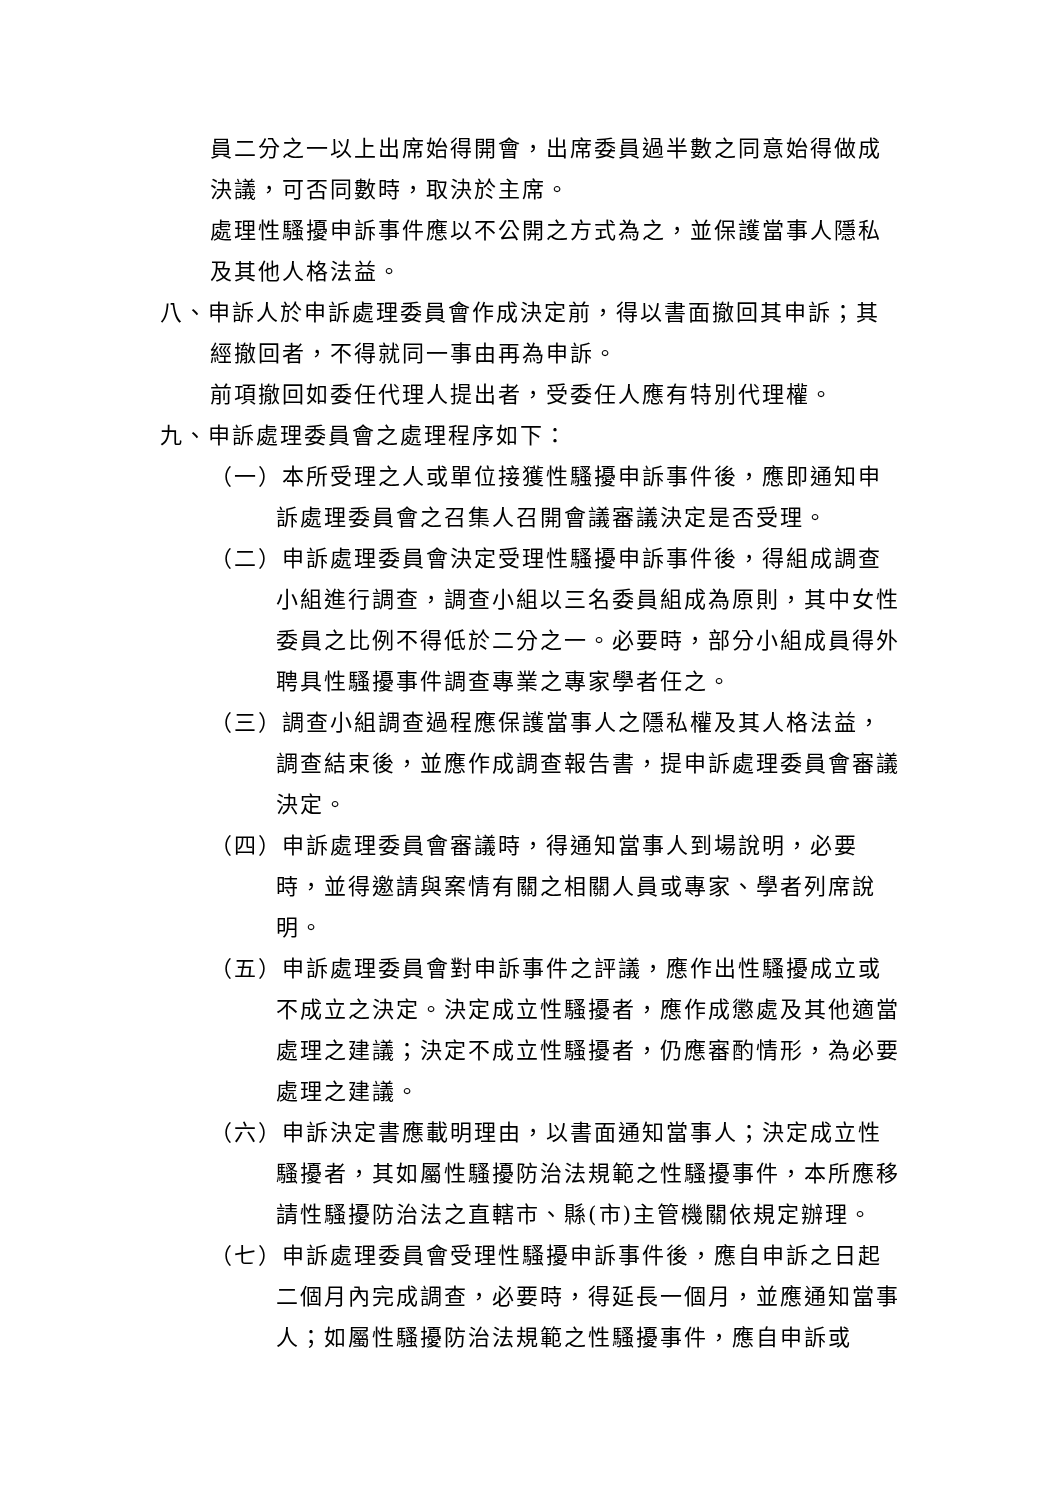員二分之一以上出席始得開會，出席委員過半數之同意始得做成決議，可否同數時，取決於主席。
處理性騷擾申訴事件應以不公開之方式為之，並保護當事人隱私及其他人格法益。
八、申訴人於申訴處理委員會作成決定前，得以書面撤回其申訴；其經撤回者，不得就同一事由再為申訴。
前項撤回如委任代理人提出者，受委任人應有特別代理權。
九、申訴處理委員會之處理程序如下：
（一）本所受理之人或單位接獲性騷擾申訴事件後，應即通知申訴處理委員會之召集人召開會議審議決定是否受理。
（二）申訴處理委員會決定受理性騷擾申訴事件後，得組成調查小組進行調查，調查小組以三名委員組成為原則，其中女性委員之比例不得低於二分之一。必要時，部分小組成員得外聘具性騷擾事件調查專業之專家學者任之。
（三）調查小組調查過程應保護當事人之隱私權及其人格法益，調查結束後，並應作成調查報告書，提申訴處理委員會審議決定。
（四）申訴處理委員會審議時，得通知當事人到場說明，必要時，並得邀請與案情有關之相關人員或專家、學者列席說明。
（五）申訴處理委員會對申訴事件之評議，應作出性騷擾成立或不成立之決定。決定成立性騷擾者，應作成懲處及其他適當處理之建議；決定不成立性騷擾者，仍應審酌情形，為必要處理之建議。
（六）申訴決定書應載明理由，以書面通知當事人；決定成立性騷擾者，其如屬性騷擾防治法規範之性騷擾事件，本所應移請性騷擾防治法之直轄市、縣(市)主管機關依規定辦理。
（七）申訴處理委員會受理性騷擾申訴事件後，應自申訴之日起二個月內完成調查，必要時，得延長一個月，並應通知當事人；如屬性騷擾防治法規範之性騷擾事件，應自申訴或